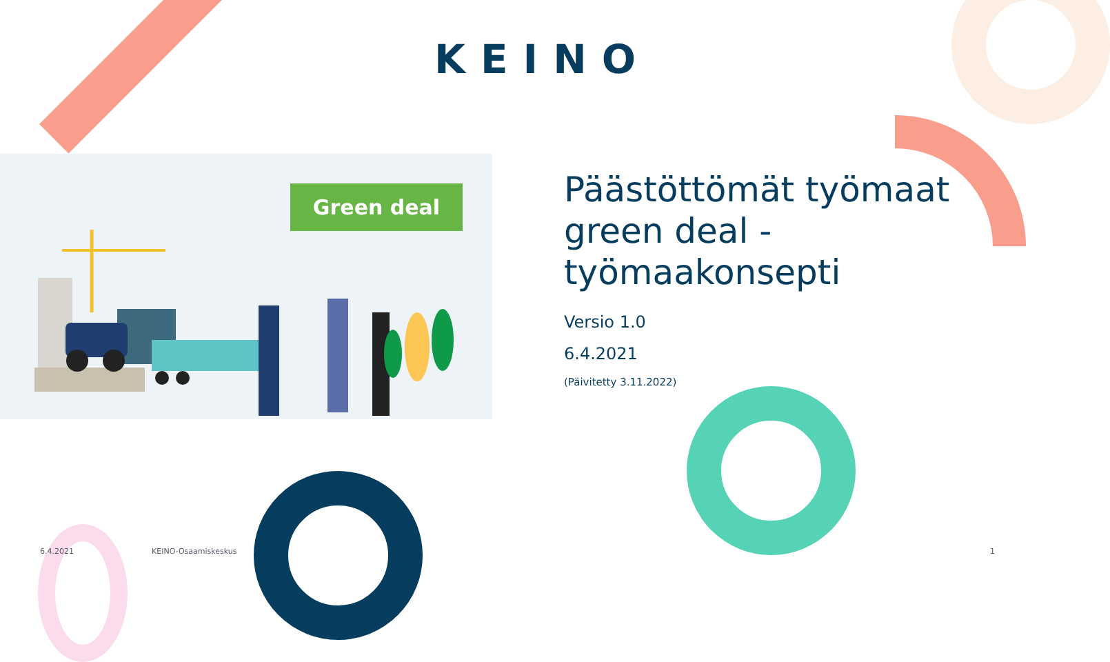KEINO
Green deal
Päästöttömät työmaat green deal -työmaakonsepti
Versio 1.0
6.4.2021
(Päivitetty 3.11.2022)
6.4.2021 KEINO-Osaamiskeskus 1